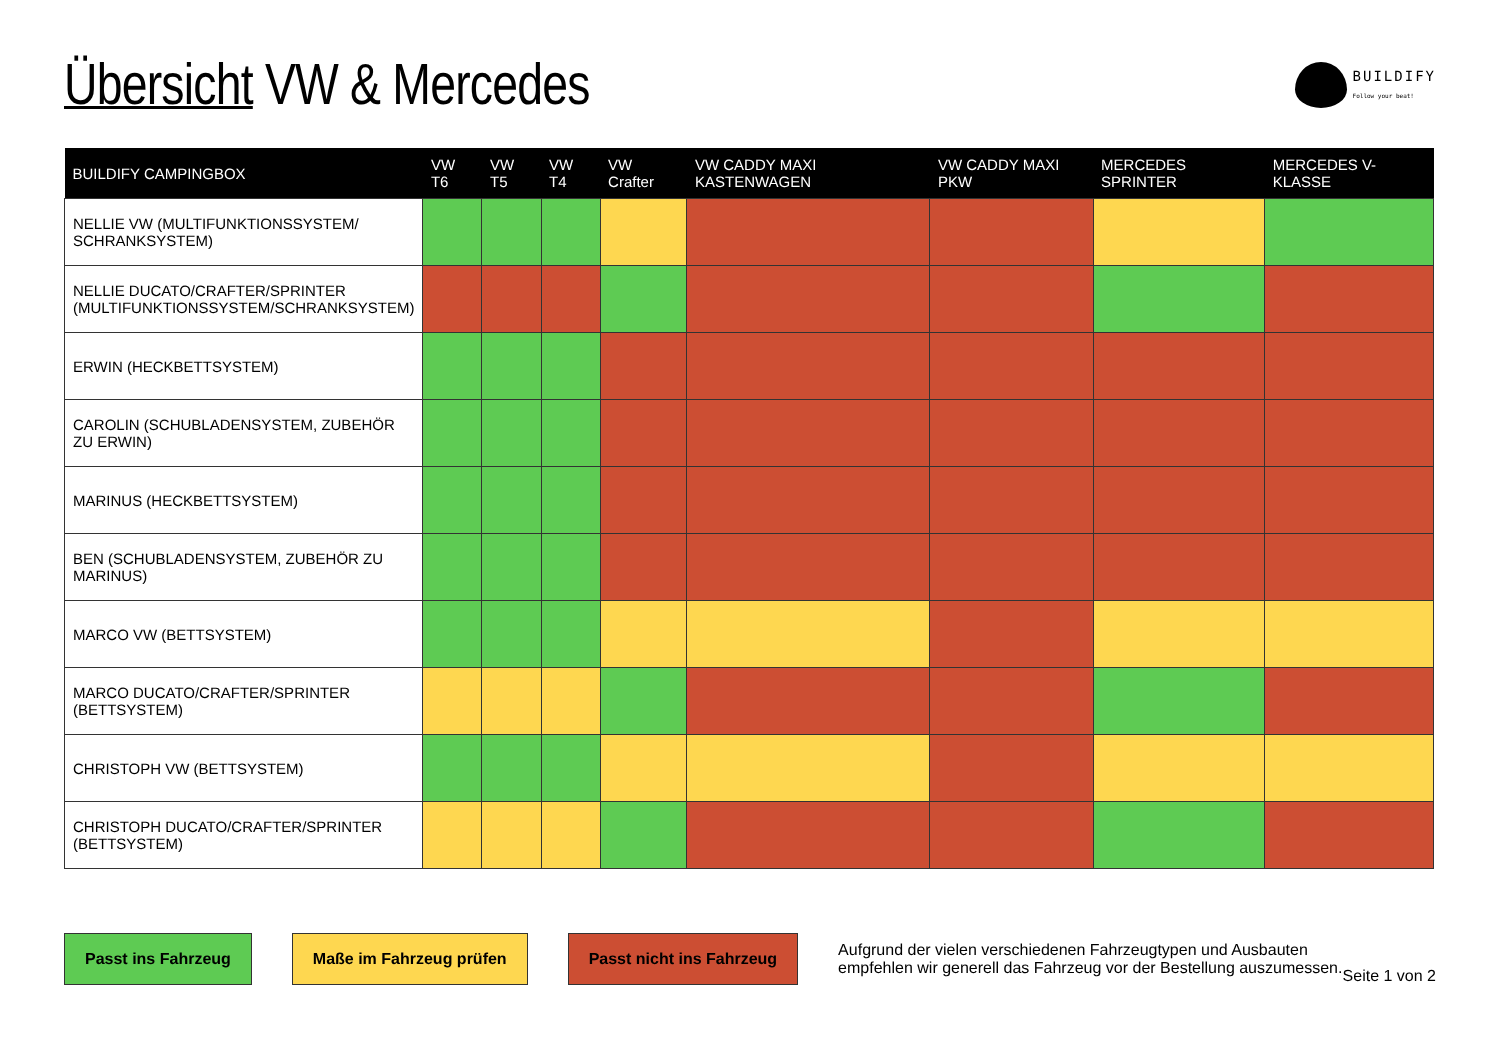Übersicht VW & Mercedes
BUILDIFY
Follow your beat!
| BUILDIFY CAMPINGBOX | VW T6 | VW T5 | VW T4 | VW Crafter | VW CADDY MAXI KASTENWAGEN | VW CADDY MAXI PKW | MERCEDES SPRINTER | MERCEDES V-KLASSE |
| --- | --- | --- | --- | --- | --- | --- | --- | --- |
| NELLIE VW (MULTIFUNKTIONSSYSTEM/ SCHRANKSYSTEM) | | | | | | | | |
| NELLIE DUCATO/CRAFTER/SPRINTER (MULTIFUNKTIONSSYSTEM/SCHRANKSYSTEM) | | | | | | | | |
| ERWIN (HECKBETTSYSTEM) | | | | | | | | |
| CAROLIN (SCHUBLADENSYSTEM, ZUBEHÖR ZU ERWIN) | | | | | | | | |
| MARINUS (HECKBETTSYSTEM) | | | | | | | | |
| BEN (SCHUBLADENSYSTEM, ZUBEHÖR ZU MARINUS) | | | | | | | | |
| MARCO VW (BETTSYSTEM) | | | | | | | | |
| MARCO DUCATO/CRAFTER/SPRINTER (BETTSYSTEM) | | | | | | | | |
| CHRISTOPH VW (BETTSYSTEM) | | | | | | | | |
| CHRISTOPH DUCATO/CRAFTER/SPRINTER (BETTSYSTEM) | | | | | | | | |
Passt ins Fahrzeug Maße im Fahrzeug prüfen Passt nicht ins Fahrzeug
Aufgrund der vielen verschiedenen Fahrzeugtypen und Ausbauten
empfehlen wir generell das Fahrzeug vor der Bestellung auszumessen.
Seite 1 von 2